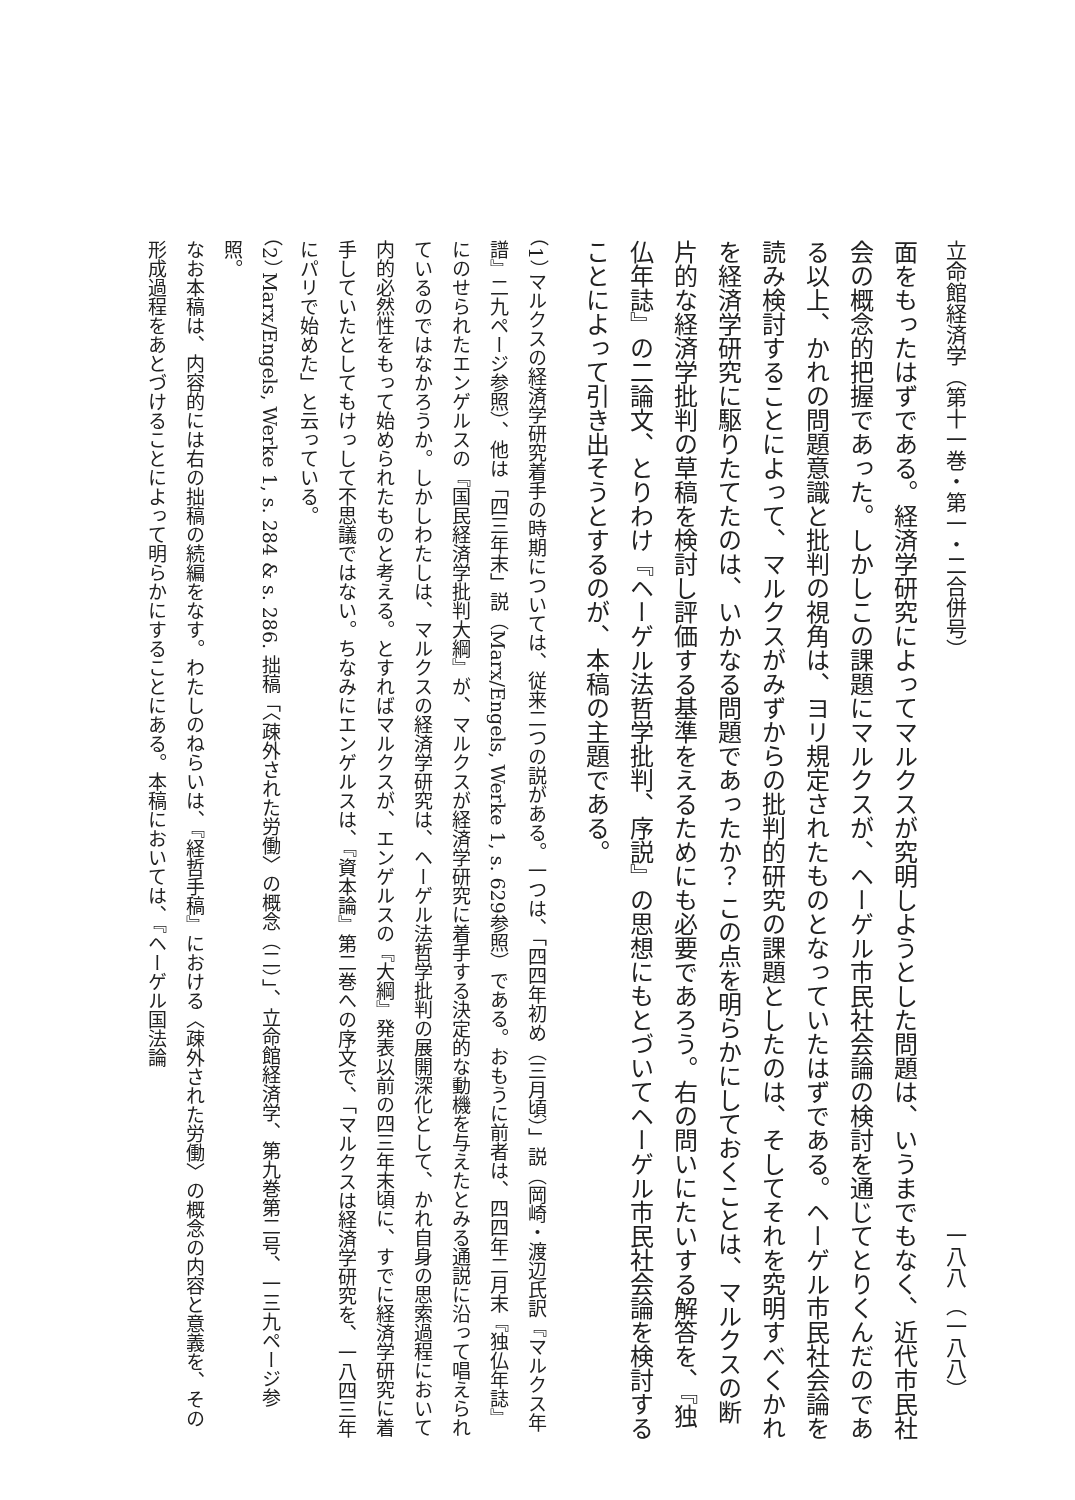立命館経済学（第十一巻・第一・二合併号） 一八八 （一八八）
面をもったはずである。経済学研究によってマルクスが究明しようとした問題は、いうまでもなく、近代市民社会の概念的把握であった。しかしこの課題にマルクスが、ヘーゲル市民社会論の検討を通じてとりくんだのである以上、かれの問題意識と批判の視角は、ヨリ規定されたものとなっていたはずである。ヘーゲル市民社会論を読み検討することによって、マルクスがみずからの批判的研究の課題としたのは、そしてそれを究明すべくかれを経済学研究に駆りたてたのは、いかなる問題であったか？ この点を明らかにしておくことは、マルクスの断片的な経済学批判の草稿を検討し評価する基準をえるためにも必要であろう。右の問いにたいする解答を、『独仏年誌』の二論文、とりわけ『ヘーゲル法哲学批判、序説』の思想にもとづいてヘーゲル市民社会論を検討することによって引き出そうとするのが、本稿の主題である。
（1） マルクスの経済学研究着手の時期については、従来二つの説がある。一つは、「四四年初め（三月頃）」説（岡崎・渡辺氏訳『マルクス年譜』二九ページ参照）、他は「四三年末」説（Marx/Engels, Werke 1, s. 629参照）である。おもうに前者は、四四年二月末『独仏年誌』にのせられたエンゲルスの『国民経済学批判大綱』が、マルクスが経済学研究に着手する決定的な動機を与えたとみる通説に沿って唱えられているのではなかろうか。しかしわたしは、マルクスの経済学研究は、ヘーゲル法哲学批判の展開深化として、かれ自身の思索過程において内的必然性をもって始められたものと考える。とすればマルクスが、エンゲルスの『大綱』発表以前の四三年末頃に、すでに経済学研究に着手していたとしてもけっして不思議ではない。ちなみにエンゲルスは、『資本論』第二巻への序文で、「マルクスは経済学研究を、一八四三年にパリで始めた」と云っている。
（2） Marx/Engels, Werke 1, s. 284 & s. 286. 拙稿「〈疎外された労働〉の概念（二）」、立命館経済学、第九巻第二号、一三九ページ参照。
なお本稿は、内容的には右の拙稿の続編をなす。わたしのねらいは、『経哲手稿』における〈疎外された労働〉の概念の内容と意義を、その形成過程をあとづけることによって明らかにすることにある。本稿においては、『ヘーゲル国法論